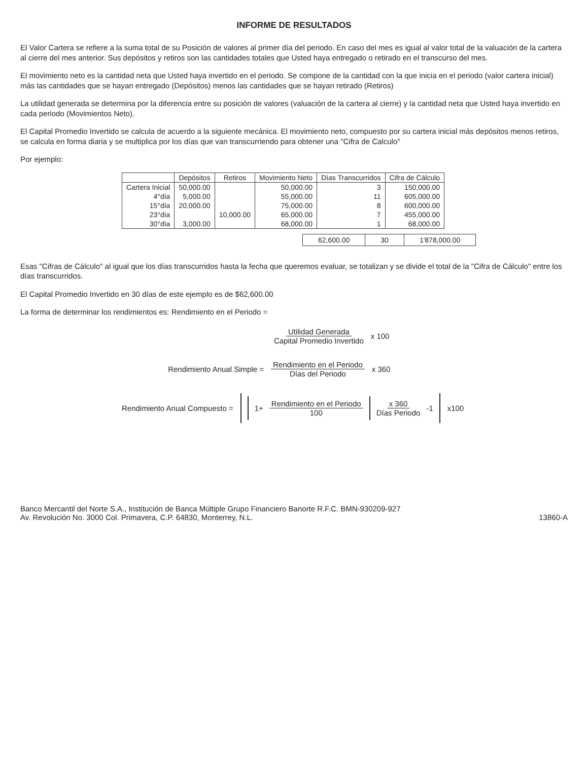INFORME DE RESULTADOS
El Valor Cartera se refiere a la suma total de su Posición de valores al primer día del periodo. En caso del mes es igual al valor total de la valuación de la cartera al cierre del mes anterior. Sus depósitos y retiros son las cantidades totales que Usted haya entregado o retirado en el transcurso del mes.
El movimiento neto es la cantidad neta que Usted haya invertido en el periodo. Se compone de la cantidad con la que inicia en el periodo (valor cartera inicial) más las cantidades que se hayan entregado (Depósitos) menos las cantidades que se hayan retirado (Retiros)
La utilidad generada se determina por la diferencia entre su posición de valores (valuación de la cartera al cierre) y la cantidad neta que Usted haya invertido en cada periodo (Movimientos Neto).
El Capital Promedio Invertido se calcula de acuerdo a la siguiente mecánica. El movimiento neto, compuesto por su cartera inicial más depósitos menos retiros, se calcula en forma diaria y se multiplica por los días que van transcurriendo para obtener una "Cifra de Calculo"
Por ejemplo:
| | Depósitos | Retiros | Movimiento Neto | Días Transcurridos | Cifra de Cálculo |
| --- | --- | --- | --- | --- | --- |
| Cartera Inicial | 50,000.00 | | 50,000.00 | 3 | 150,000.00 |
| 4°día | 5,000.00 | | 55,000.00 | 11 | 605,000.00 |
| 15°día | 20,000.00 | | 75,000.00 | 8 | 600,000.00 |
| 23°día | | 10,000.00 | 65,000.00 | 7 | 455,000.00 |
| 30°día | 3,000.00 | | 68,000.00 | 1 | 68,000.00 |
| 62,600.00 | 30 | 1'878,000.00 |
Esas "Cifras de Cálculo" al igual que los días transcurridos hasta la fecha que queremos evaluar, se totalizan y se divide el total de la "Cifra de Cálculo" entre los días transcurridos.
El Capital Promedio Invertido en 30 días de este ejemplo es de $62,600.00
La forma de determinar los rendimientos es: Rendimiento en el Periodo =
Utilidad Generada Capital Promedio Invertido x 100
Rendimiento Anual Simple = Rendimiento en el Periodo Días del Periodo x 360
Rendimiento Anual Compuesto =
1+ Rendimiento en el Periodo 100
x 360 Días Periodo -1
x100
Banco Mercantil del Norte S.A., Institución de Banca Múltiple Grupo Financiero Banorte R.F.C. BMN-930209-927
Av. Revolución No. 3000 Col. Primavera, C.P. 64830, Monterrey, N.L.
13860-A